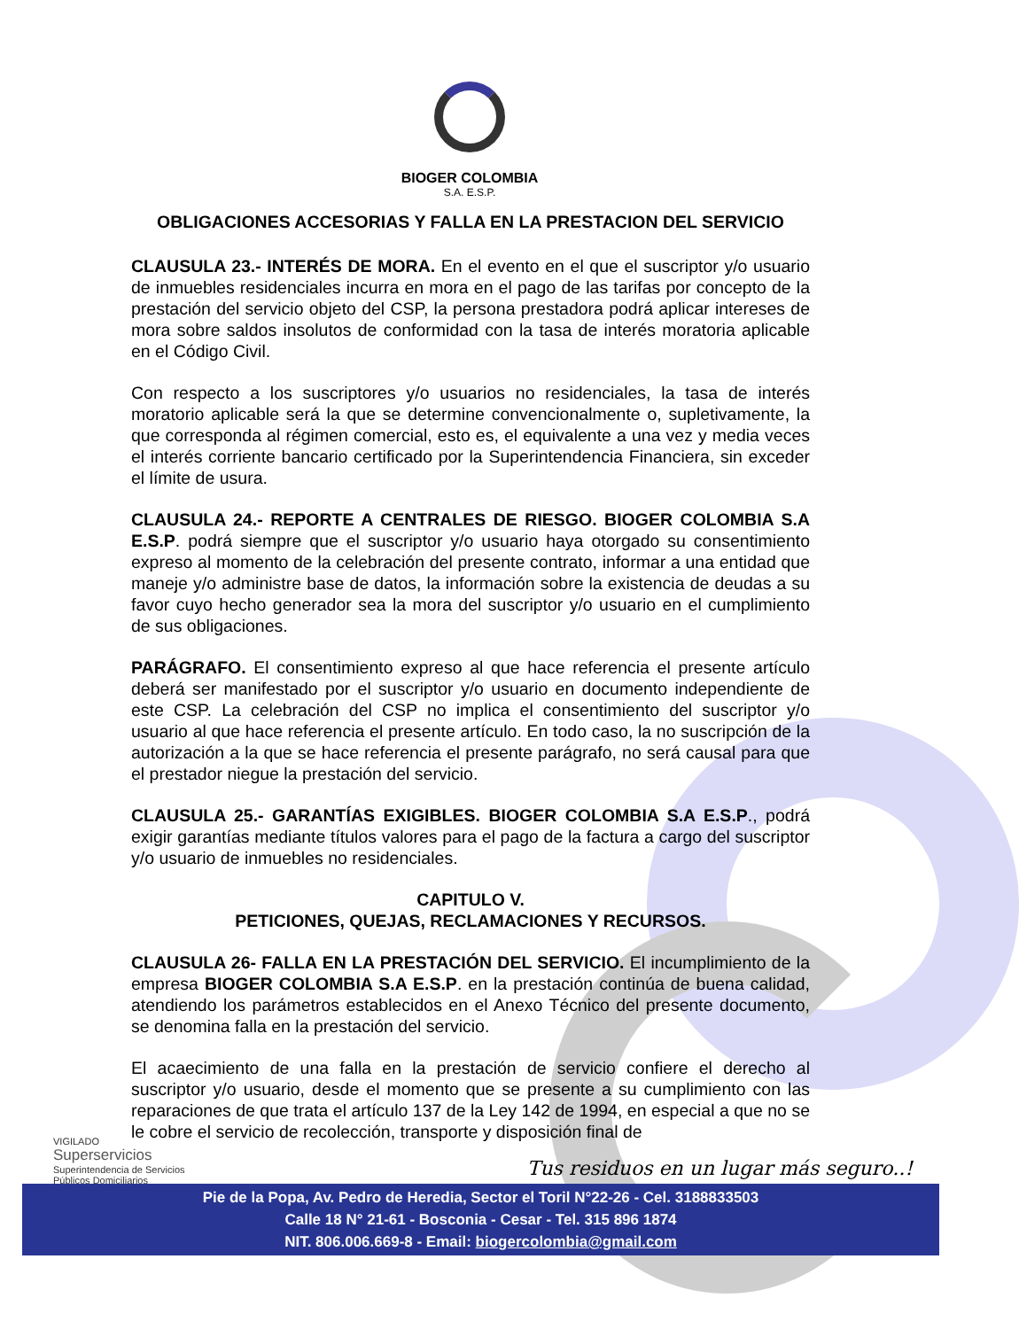BIOGER COLOMBIA
S.A. E.S.P.
OBLIGACIONES ACCESORIAS Y FALLA EN LA PRESTACION DEL SERVICIO
CLAUSULA 23.- INTERÉS DE MORA. En el evento en el que el suscriptor y/o usuario de inmuebles residenciales incurra en mora en el pago de las tarifas por concepto de la prestación del servicio objeto del CSP, la persona prestadora podrá aplicar intereses de mora sobre saldos insolutos de conformidad con la tasa de interés moratoria aplicable en el Código Civil.
Con respecto a los suscriptores y/o usuarios no residenciales, la tasa de interés moratorio aplicable será la que se determine convencionalmente o, supletivamente, la que corresponda al régimen comercial, esto es, el equivalente a una vez y media veces el interés corriente bancario certificado por la Superintendencia Financiera, sin exceder el límite de usura.
CLAUSULA 24.- REPORTE A CENTRALES DE RIESGO. BIOGER COLOMBIA S.A E.S.P. podrá siempre que el suscriptor y/o usuario haya otorgado su consentimiento expreso al momento de la celebración del presente contrato, informar a una entidad que maneje y/o administre base de datos, la información sobre la existencia de deudas a su favor cuyo hecho generador sea la mora del suscriptor y/o usuario en el cumplimiento de sus obligaciones.
PARÁGRAFO. El consentimiento expreso al que hace referencia el presente artículo deberá ser manifestado por el suscriptor y/o usuario en documento independiente de este CSP. La celebración del CSP no implica el consentimiento del suscriptor y/o usuario al que hace referencia el presente artículo. En todo caso, la no suscripción de la autorización a la que se hace referencia el presente parágrafo, no será causal para que el prestador niegue la prestación del servicio.
CLAUSULA 25.- GARANTÍAS EXIGIBLES. BIOGER COLOMBIA S.A E.S.P., podrá exigir garantías mediante títulos valores para el pago de la factura a cargo del suscriptor y/o usuario de inmuebles no residenciales.
CAPITULO V.
PETICIONES, QUEJAS, RECLAMACIONES Y RECURSOS.
CLAUSULA 26- FALLA EN LA PRESTACIÓN DEL SERVICIO. El incumplimiento de la empresa BIOGER COLOMBIA S.A E.S.P. en la prestación continúa de buena calidad, atendiendo los parámetros establecidos en el Anexo Técnico del presente documento, se denomina falla en la prestación del servicio.
El acaecimiento de una falla en la prestación de servicio confiere el derecho al suscriptor y/o usuario, desde el momento que se presente a su cumplimiento con las reparaciones de que trata el artículo 137 de la Ley 142 de 1994, en especial a que no se le cobre el servicio de recolección, transporte y disposición final de
VIGILADO
Superservicios
Superintendencia de Servicios
Públicos Domiciliarios
Tus residuos en un lugar más seguro..!
Pie de la Popa, Av. Pedro de Heredia, Sector el Toril N°22-26 - Cel. 3188833503
Calle 18 N° 21-61 - Bosconia - Cesar - Tel. 315 896 1874
NIT. 806.006.669-8 - Email: biogercolombia@gmail.com